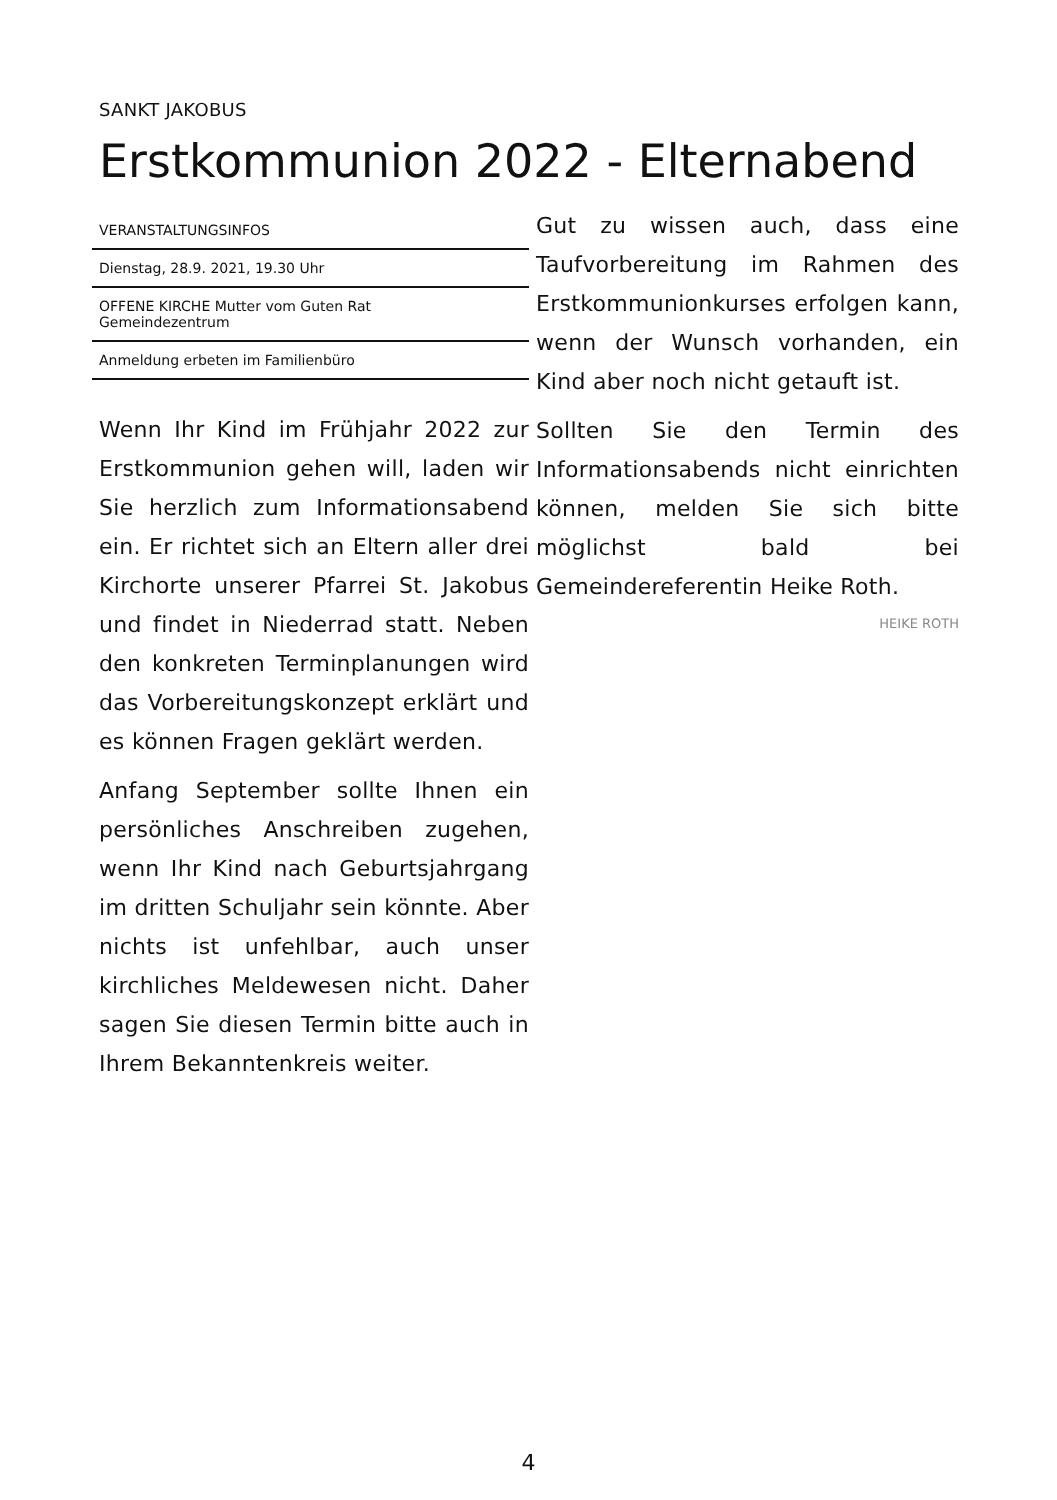SANKT JAKOBUS
Erstkommunion 2022 - Elternabend
VERANSTALTUNGSINFOS
Dienstag, 28.9. 2021, 19.30 Uhr
OFFENE KIRCHE Mutter vom Guten Rat
Gemeindezentrum
Anmeldung erbeten im Familienbüro
Wenn Ihr Kind im Frühjahr 2022 zur Erstkommunion gehen will, laden wir Sie herzlich zum Informationsabend ein. Er richtet sich an Eltern aller drei Kirchorte unserer Pfarrei St. Jakobus und findet in Niederrad statt. Neben den konkreten Terminplanungen wird das Vorbereitungskonzept erklärt und es können Fragen geklärt werden.
Anfang September sollte Ihnen ein persönliches Anschreiben zugehen, wenn Ihr Kind nach Geburtsjahrgang im dritten Schuljahr sein könnte. Aber nichts ist unfehlbar, auch unser kirchliches Meldewesen nicht. Daher sagen Sie diesen Termin bitte auch in Ihrem Bekanntenkreis weiter.
Gut zu wissen auch, dass eine Taufvorbereitung im Rahmen des Erstkommunionkurses erfolgen kann, wenn der Wunsch vorhanden, ein Kind aber noch nicht getauft ist.
Sollten Sie den Termin des Informationsabends nicht einrichten können, melden Sie sich bitte möglichst bald bei Gemeindereferentin Heike Roth.
HEIKE ROTH
4